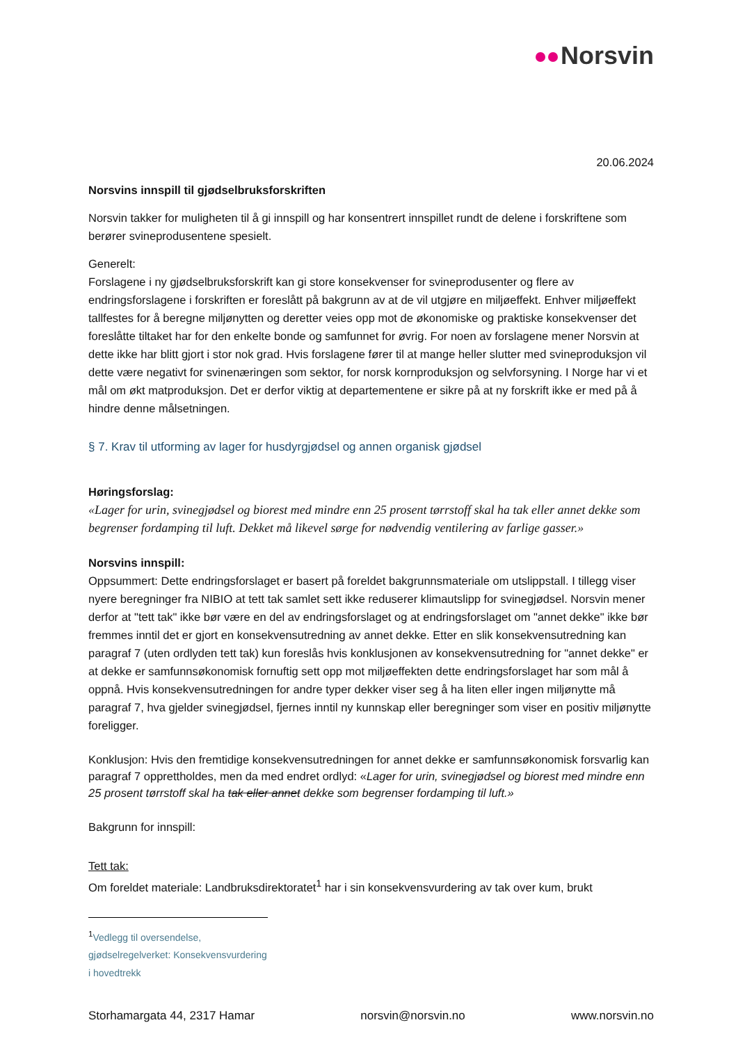Norsvin
20.06.2024
Norsvins innspill til gjødselbruksforskriften
Norsvin takker for muligheten til å gi innspill og har konsentrert innspillet rundt de delene i forskriftene som berører svineprodusentene spesielt.
Generelt:
Forslagene i ny gjødselbruksforskrift kan gi store konsekvenser for svineprodusenter og flere av endringsforslagene i forskriften er foreslått på bakgrunn av at de vil utgjøre en miljøeffekt. Enhver miljøeffekt tallfestes for å beregne miljønytten og deretter veies opp mot de økonomiske og praktiske konsekvenser det foreslåtte tiltaket har for den enkelte bonde og samfunnet for øvrig. For noen av forslagene mener Norsvin at dette ikke har blitt gjort i stor nok grad. Hvis forslagene fører til at mange heller slutter med svineproduksjon vil dette være negativt for svinenæringen som sektor, for norsk kornproduksjon og selvforsyning. I Norge har vi et mål om økt matproduksjon. Det er derfor viktig at departementene er sikre på at ny forskrift ikke er med på å hindre denne målsetningen.
§ 7. Krav til utforming av lager for husdyrgjødsel og annen organisk gjødsel
Høringsforslag:
«Lager for urin, svinegjødsel og biorest med mindre enn 25 prosent tørrstoff skal ha tak eller annet dekke som begrenser fordamping til luft. Dekket må likevel sørge for nødvendig ventilering av farlige gasser.»
Norsvins innspill:
Oppsummert: Dette endringsforslaget er basert på foreldet bakgrunnsmateriale om utslippstall. I tillegg viser nyere beregninger fra NIBIO at tett tak samlet sett ikke reduserer klimautslipp for svinegjødsel. Norsvin mener derfor at "tett tak" ikke bør være en del av endringsforslaget og at endringsforslaget om "annet dekke" ikke bør fremmes inntil det er gjort en konsekvensutredning av annet dekke. Etter en slik konsekvensutredning kan paragraf 7 (uten ordlyden tett tak) kun foreslås hvis konklusjonen av konsekvensutredning for "annet dekke" er at dekke er samfunnsøkonomisk fornuftig sett opp mot miljøeffekten dette endringsforslaget har som mål å oppnå. Hvis konsekvensutredningen for andre typer dekker viser seg å ha liten eller ingen miljønytte må paragraf 7, hva gjelder svinegjødsel, fjernes inntil ny kunnskap eller beregninger som viser en positiv miljønytte foreligger.
Konklusjon: Hvis den fremtidige konsekvensutredningen for annet dekke er samfunnsøkonomisk forsvarlig kan paragraf 7 opprettholdes, men da med endret ordlyd: «Lager for urin, svinegjødsel og biorest med mindre enn 25 prosent tørrstoff skal ha tak eller annet dekke som begrenser fordamping til luft.»
Bakgrunn for innspill:
Tett tak:
Om foreldet materiale: Landbruksdirektoratet<sup>1</sup> har i sin konsekvensvurdering av tak over kum, brukt
<sup>1</sup> Vedlegg til oversendelse, gjødselregelverket: Konsekvensvurdering i hovedtrekk
Storhamargata 44, 2317 Hamar norsvin@norsvin.no www.norsvin.no